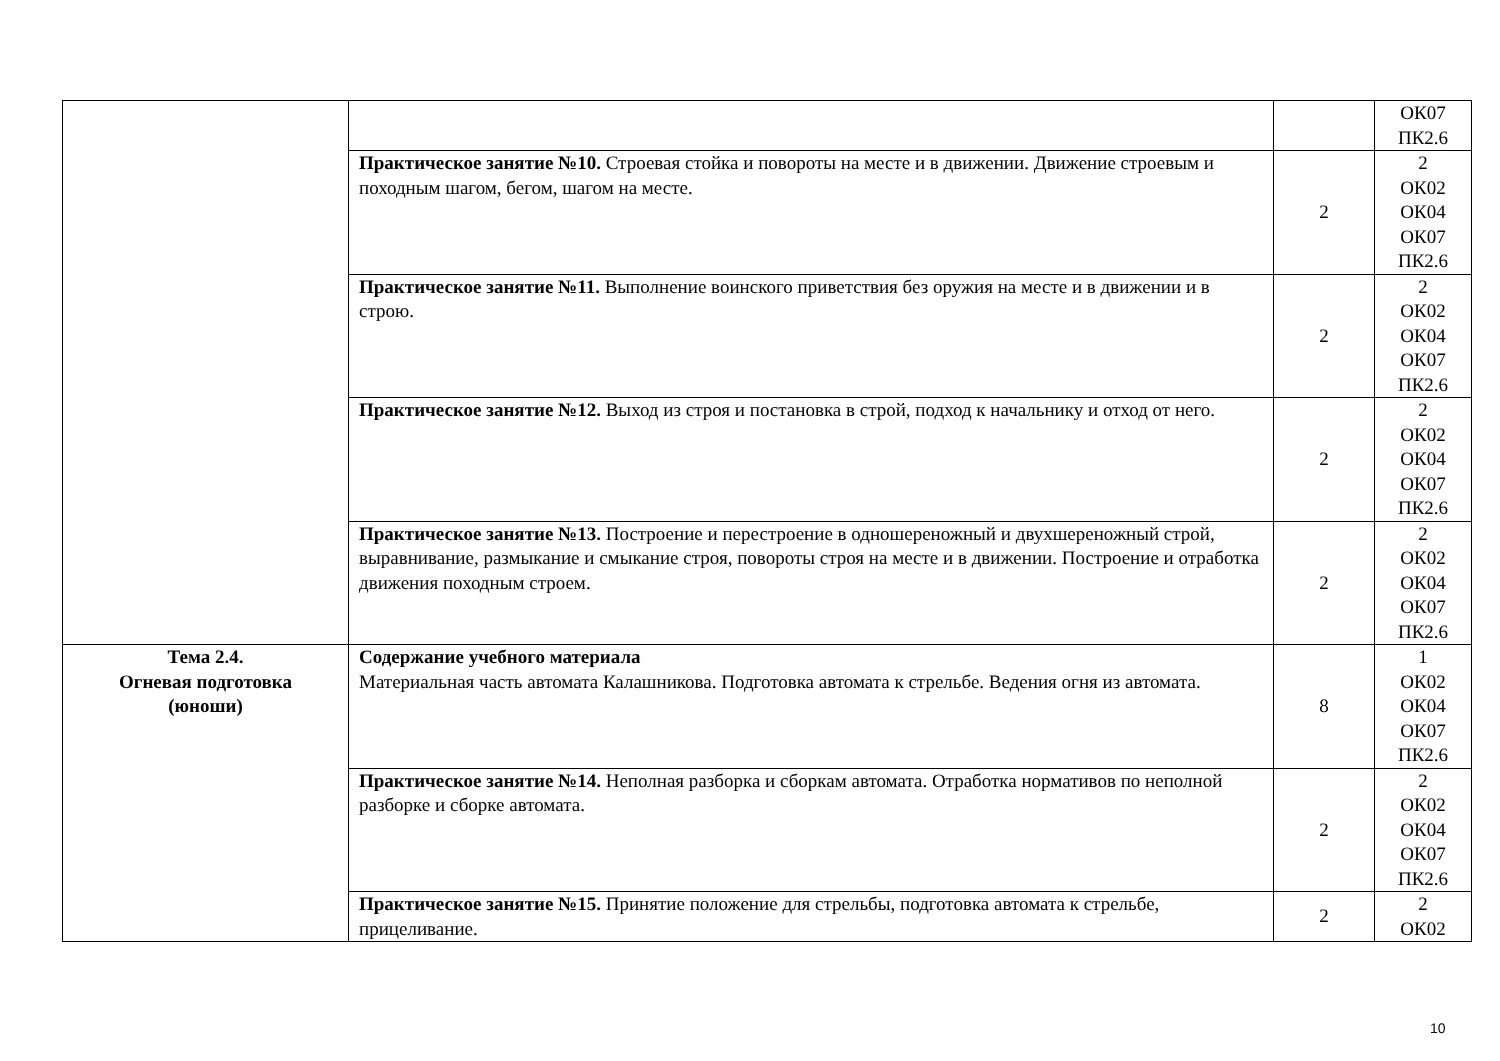| | | | ОК07 ПК2.6 |
| | Практическое занятие №10. Строевая стойка и повороты на месте и в движении. Движение строевым и походным шагом, бегом, шагом на месте. | 2 | 2 ОК02 ОК04 ОК07 ПК2.6 |
| | Практическое занятие №11. Выполнение воинского приветствия без оружия на месте и в движении и в строю. | 2 | 2 ОК02 ОК04 ОК07 ПК2.6 |
| | Практическое занятие №12. Выход из строя и постановка в строй, подход к начальнику и отход от него. | 2 | 2 ОК02 ОК04 ОК07 ПК2.6 |
| | Практическое занятие №13. Построение и перестроение в одношереножный и двухшереножный строй, выравнивание, размыкание и смыкание строя, повороты строя на месте и в движении. Построение и отработка движения походным строем. | 2 | 2 ОК02 ОК04 ОК07 ПК2.6 |
| Тема 2.4. Огневая подготовка (юноши) | Содержание учебного материала Материальная часть автомата Калашникова. Подготовка автомата к стрельбе. Ведения огня из автомата. | 8 | 1 ОК02 ОК04 ОК07 ПК2.6 |
| | Практическое занятие №14. Неполная разборка и сборкам автомата. Отработка нормативов по неполной разборке и сборке автомата. | 2 | 2 ОК02 ОК04 ОК07 ПК2.6 |
| | Практическое занятие №15. Принятие положение для стрельбы, подготовка автомата к стрельбе, прицеливание. | 2 | 2 ОК02 |
10